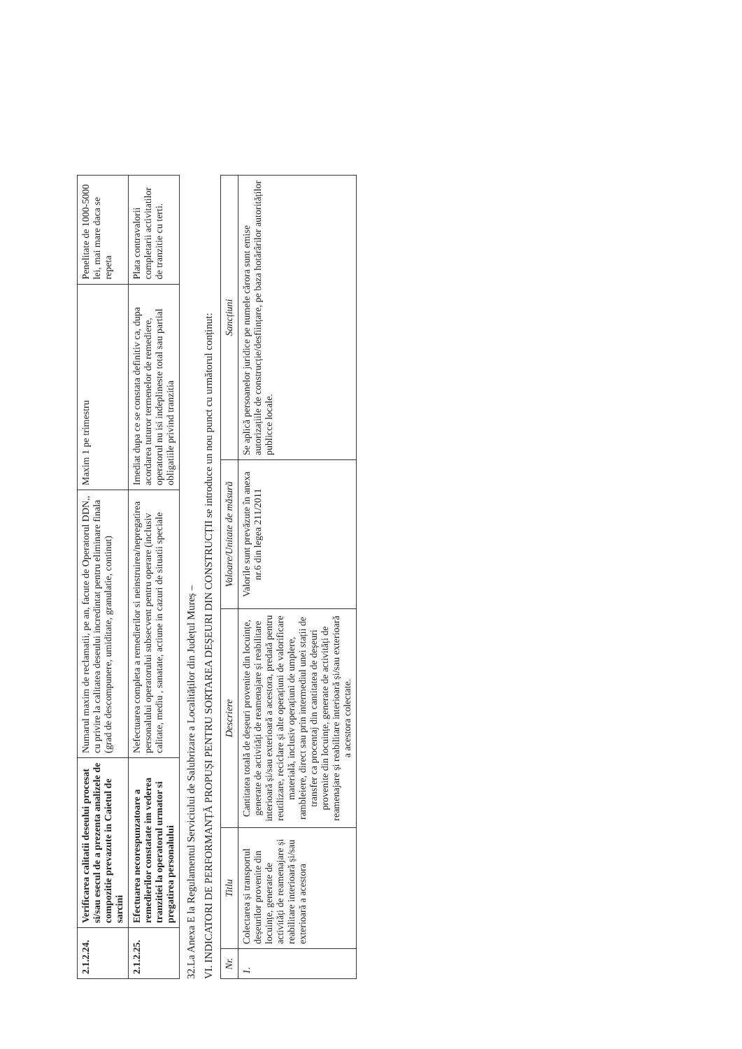| 2.1.2.24. | Verificarea calitatii deseului procesat si/sau esecul de a prezenta analizele de compozitie prevazute in Caietul de sarcini | Numarul maxim de reclamatii, pe an, facute de Operatorul DDN,, cu privire la calitatea deseului incredintat pentru eliminare finala (grad de descompunere, umiditate, granulatie, continut) | Maxim 1 pe trimestru | Penelitate de 1000-5000 lei, mai mare daca se repeta |
| 2.1.2.25. | Efectuarea necorespunzatoare a remedierilor constatate im vederea tranzitiei la operatorul urmator si pregatirea personalului | Nefectuarea completa a remedierilor si neinstruirea/nepregatirea personalului operatorului subsecvent pentru operare (inclusiv calitate, mediu , sanatate, actiune in cazuri de situatii speciale | Imediat dupa ce se constata definitiv ca, dupa acordarea tuturor termenelor de remediere, operatorul nu isi indeplineste total sau partial obligatiile privind tranzitia | Plata contravalorii completarii activitatilor de tranzitie cu terti. |
32.La Anexa E la Regulamentul Serviciului de Salubrizare a Localităților din Județul Mureș –
VI. INDICATORI DE PERFORMANȚĂ PROPUȘI PENTRU SORTAREA DEȘEURI DIN CONSTRUCȚII se introduce un nou punct cu următorul conținut:
| Nr. | Titlu | Descriere | Valoare/Unitate de măsură | Sancțiuni |
| --- | --- | --- | --- | --- |
| 1. | Colectarea și transportul deșeurilor provenite din locuințe, generate de activități de reamenajare și reabilitare interioară și/sau exterioară a acestora | Cantitatea totală de deșeuri provenite din locuințe, generate de activități de reamenajare și reabilitare interioară și/sau exterioară a acestora, predată pentru reutilizare, reciclare și alte operațiuni de valorificare materială, inclusiv operațiuni de umplere, rambleiere, direct sau prin intermediul unei stații de transfer ca procentaj din cantitatea de deșeuri provenite din locuințe, generate de activități de reamenajare și reabilitare interioară și/sau exterioară a acestora colectate. | Valorile sunt prevăzute în anexa nr.6 din legea 211/2011 | Se aplică persoanelor juridice pe numele cărora sunt emise autorizațiile de construcție/desființare, pe baza hotărârilor autorităților publicce locale. |